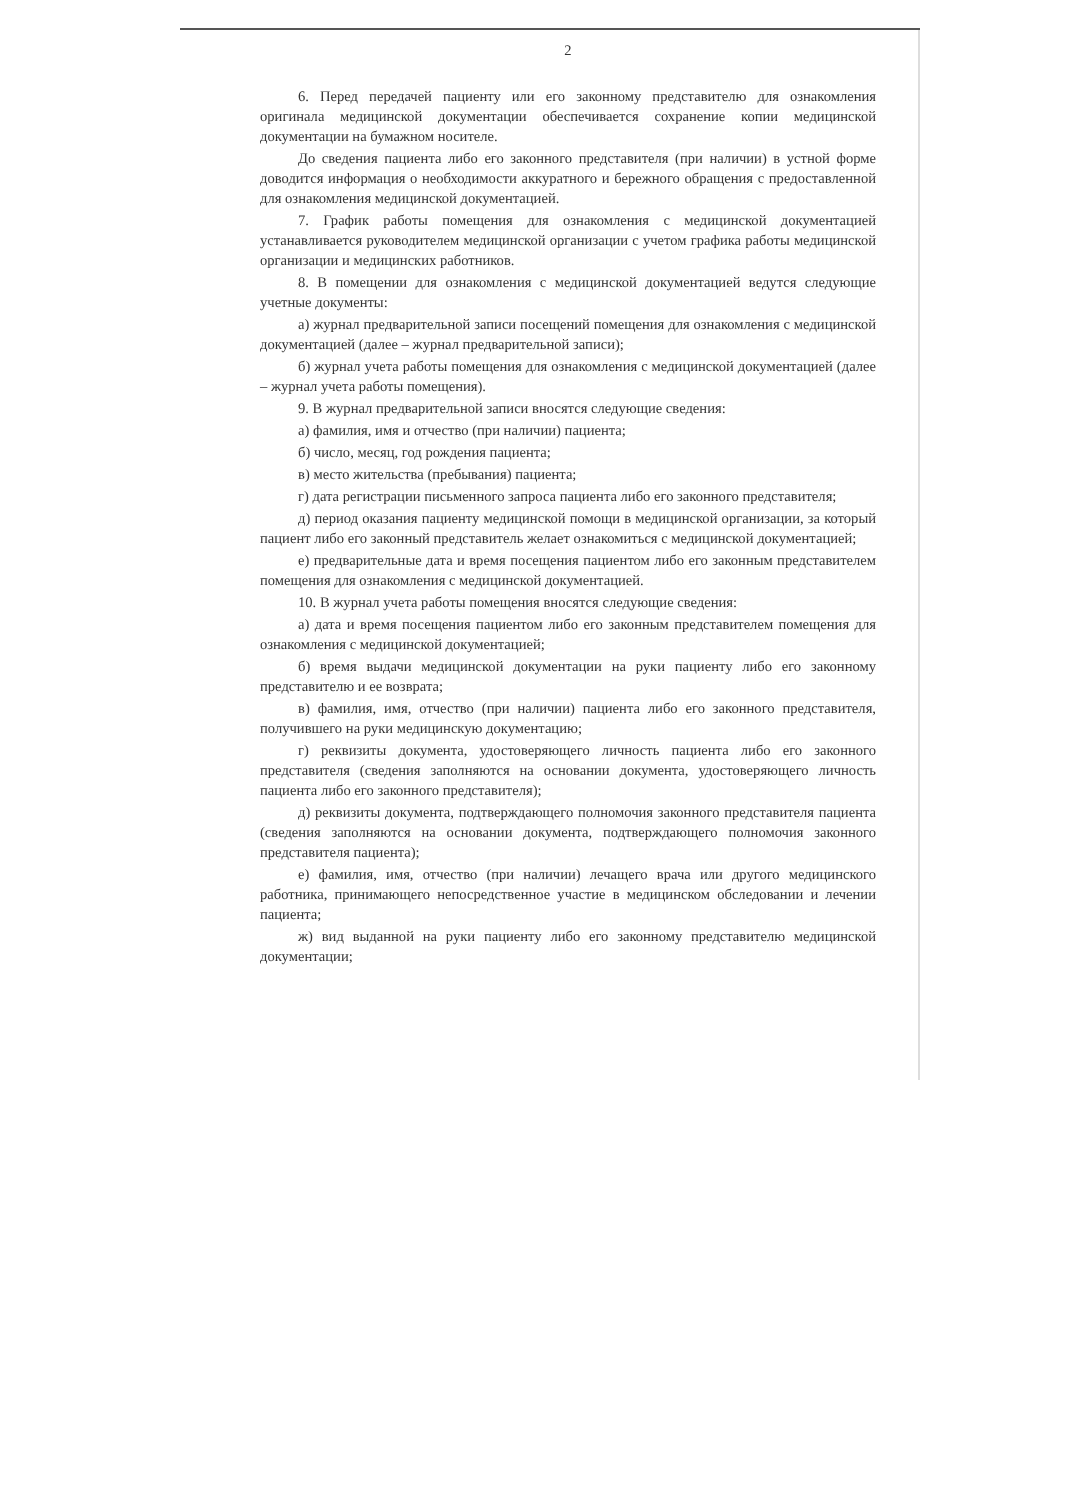2
6. Перед передачей пациенту или его законному представителю для ознакомления оригинала медицинской документации обеспечивается сохранение копии медицинской документации на бумажном носителе.
До сведения пациента либо его законного представителя (при наличии) в устной форме доводится информация о необходимости аккуратного и бережного обращения с предоставленной для ознакомления медицинской документацией.
7. График работы помещения для ознакомления с медицинской документацией устанавливается руководителем медицинской организации с учетом графика работы медицинской организации и медицинских работников.
8. В помещении для ознакомления с медицинской документацией ведутся следующие учетные документы:
а) журнал предварительной записи посещений помещения для ознакомления с медицинской документацией (далее – журнал предварительной записи);
б) журнал учета работы помещения для ознакомления с медицинской документацией (далее – журнал учета работы помещения).
9. В журнал предварительной записи вносятся следующие сведения:
а) фамилия, имя и отчество (при наличии) пациента;
б) число, месяц, год рождения пациента;
в) место жительства (пребывания) пациента;
г) дата регистрации письменного запроса пациента либо его законного представителя;
д) период оказания пациенту медицинской помощи в медицинской организации, за который пациент либо его законный представитель желает ознакомиться с медицинской документацией;
е) предварительные дата и время посещения пациентом либо его законным представителем помещения для ознакомления с медицинской документацией.
10. В журнал учета работы помещения вносятся следующие сведения:
а) дата и время посещения пациентом либо его законным представителем помещения для ознакомления с медицинской документацией;
б) время выдачи медицинской документации на руки пациенту либо его законному представителю и ее возврата;
в) фамилия, имя, отчество (при наличии) пациента либо его законного представителя, получившего на руки медицинскую документацию;
г) реквизиты документа, удостоверяющего личность пациента либо его законного представителя (сведения заполняются на основании документа, удостоверяющего личность пациента либо его законного представителя);
д) реквизиты документа, подтверждающего полномочия законного представителя пациента (сведения заполняются на основании документа, подтверждающего полномочия законного представителя пациента);
е) фамилия, имя, отчество (при наличии) лечащего врача или другого медицинского работника, принимающего непосредственное участие в медицинском обследовании и лечении пациента;
ж) вид выданной на руки пациенту либо его законному представителю медицинской документации;